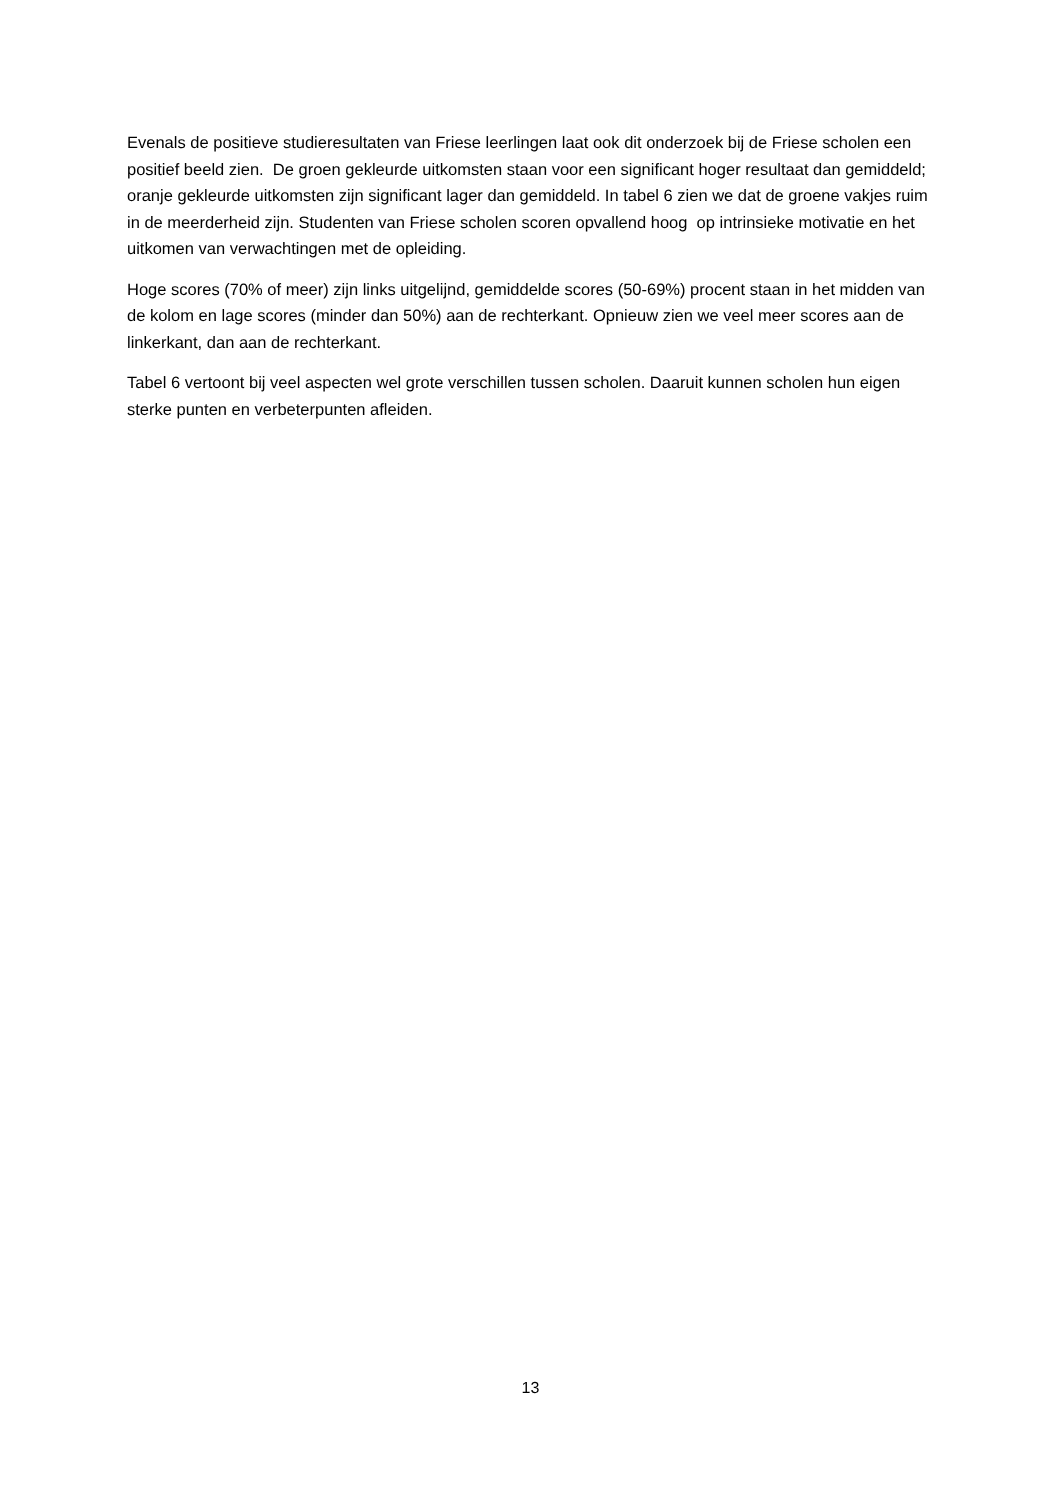Evenals de positieve studieresultaten van Friese leerlingen laat ook dit onderzoek bij de Friese scholen een positief beeld zien. De groen gekleurde uitkomsten staan voor een significant hoger resultaat dan gemiddeld; oranje gekleurde uitkomsten zijn significant lager dan gemiddeld. In tabel 6 zien we dat de groene vakjes ruim in de meerderheid zijn. Studenten van Friese scholen scoren opvallend hoog op intrinsieke motivatie en het uitkomen van verwachtingen met de opleiding.
Hoge scores (70% of meer) zijn links uitgelijnd, gemiddelde scores (50-69%) procent staan in het midden van de kolom en lage scores (minder dan 50%) aan de rechterkant. Opnieuw zien we veel meer scores aan de linkerkant, dan aan de rechterkant.
Tabel 6 vertoont bij veel aspecten wel grote verschillen tussen scholen. Daaruit kunnen scholen hun eigen sterke punten en verbeterpunten afleiden.
13